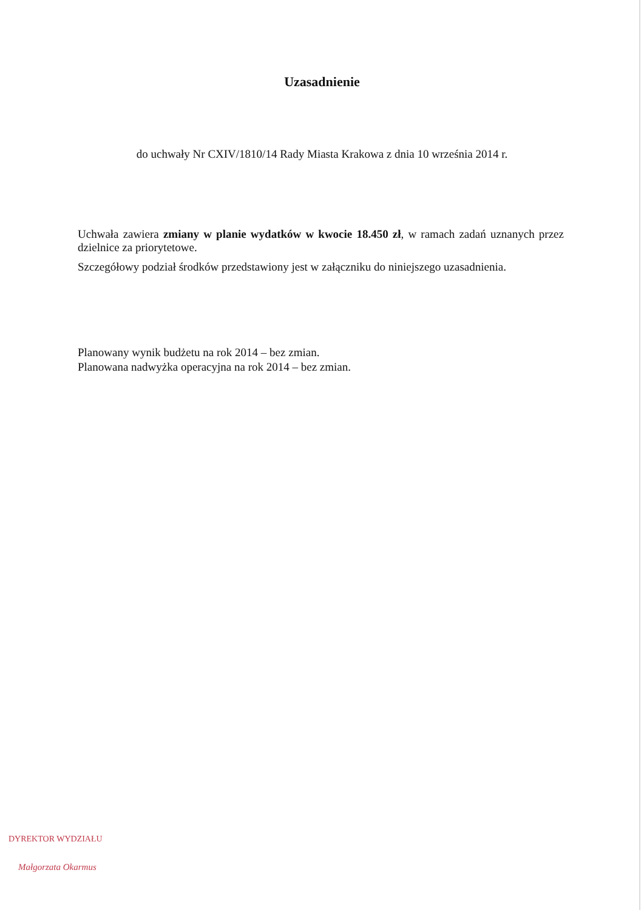Uzasadnienie
do uchwały Nr CXIV/1810/14 Rady Miasta Krakowa z dnia 10 września 2014 r.
Uchwała zawiera zmiany w planie wydatków w kwocie 18.450 zł, w ramach zadań uznanych przez dzielnice za priorytetowe.
Szczegółowy podział środków przedstawiony jest w załączniku do niniejszego uzasadnienia.
Planowany wynik budżetu na rok 2014 – bez zmian.
Planowana nadwyżka operacyjna na rok 2014 – bez zmian.
DYREKTOR WYDZIAŁU
Małgorzata Okarmus